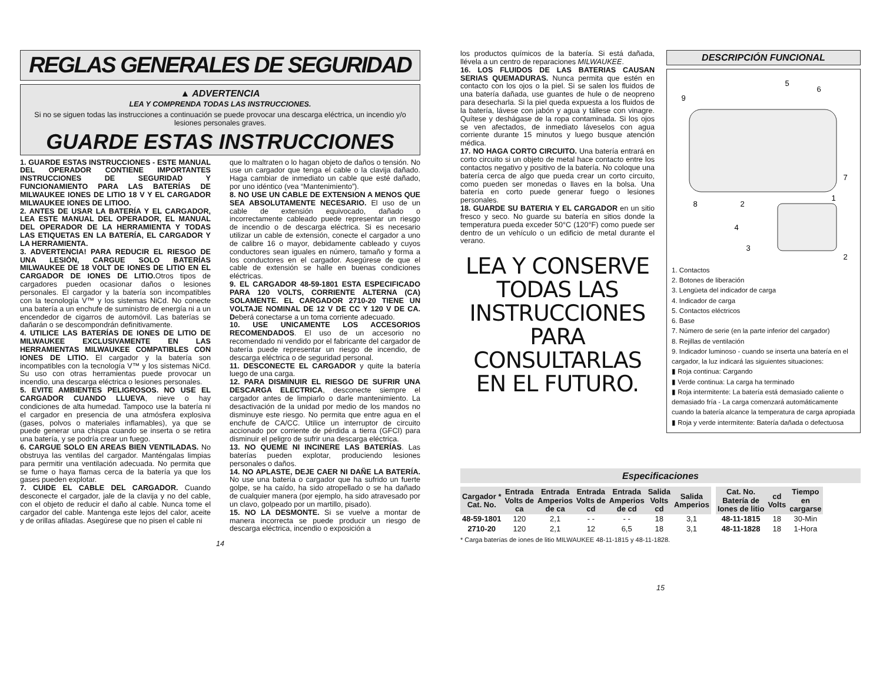REGLAS GENERALES DE SEGURIDAD
▲ ADVERTENCIA
LEA Y COMPRENDA TODAS LAS INSTRUCCIONES.
Si no se siguen todas las instrucciones a continuación se puede provocar una descarga eléctrica, un incendio y/o lesiones personales graves.
GUARDE ESTAS INSTRUCCIONES
1. GUARDE ESTAS INSTRUCCIONES - ESTE MANUAL DEL OPERADOR CONTIENE IMPORTANTES INSTRUCCIONES DE SEGURIDAD Y FUNCIONAMIENTO PARA LAS BATERÍAS DE MILWAUKEE IONES DE LITIO 18 V Y EL CARGADOR MILWAUKEE IONES DE LITIOO.
2. ANTES DE USAR LA BATERÍA Y EL CARGADOR, LEA ESTE MANUAL DEL OPERADOR, EL MANUAL DEL OPERADOR DE LA HERRAMIENTA Y TODAS LAS ETIQUETAS EN LA BATERÍA, EL CARGADOR Y LA HERRAMIENTA.
3. ADVERTENCIA! PARA REDUCIR EL RIESGO DE UNA LESIÓN, CARGUE SOLO BATERÍAS MILWAUKEE DE 18 VOLT DE IONES DE LITIO EN EL CARGADOR DE IONES DE LITIO. Otros tipos de cargadores pueden ocasionar daños o lesiones personales. El cargador y la batería son incompatibles con la tecnología V™ y los sistemas NiCd. No conecte una batería a un enchufe de suministro de energía ni a un encendedor de cigarros de automóvil. Las baterías se dañarán o se descompondrán definitivamente.
4. UTILICE LAS BATERÍAS DE IONES DE LITIO DE MILWAUKEE EXCLUSIVAMENTE EN LAS HERRAMIENTAS MILWAUKEE COMPATIBLES CON IONES DE LITIO. El cargador y la batería son incompatibles con la tecnología V™ y los sistemas NiCd. Su uso con otras herramientas puede provocar un incendio, una descarga eléctrica o lesiones personales.
5. EVITE AMBIENTES PELIGROSOS. NO USE EL CARGADOR CUANDO LLUEVA, nieve o hay condiciones de alta humedad. Tampoco use la batería ni el cargador en presencia de una atmósfera explosiva (gases, polvos o materiales inflamables), ya que se puede generar una chispa cuando se inserta o se retira una batería, y se podría crear un fuego.
6. CARGUE SOLO EN AREAS BIEN VENTILADAS. No obstruya las ventilas del cargador. Manténgalas limpias para permitir una ventilación adecuada. No permita que se fume o haya flamas cerca de la batería ya que los gases pueden explotar.
7. CUIDE EL CABLE DEL CARGADOR. Cuando desconecte el cargador, jale de la clavija y no del cable, con el objeto de reducir el daño al cable. Nunca tome el cargador del cable. Mantenga este lejos del calor, aceite y de orillas afiladas. Asegúrese que no pisen el cable ni
que lo maltraten o lo hagan objeto de daños o tensión. No use un cargador que tenga el cable o la clavija dañado. Haga cambiar de inmediato un cable que esté dañado, por uno idéntico (vea “Mantenimiento”).
8. NO USE UN CABLE DE EXTENSION A MENOS QUE SEA ABSOLUTAMENTE NECESARIO. El uso de un cable de extensión equivocado, dañado o incorrectamente cableado puede representar un riesgo de incendio o de descarga eléctrica. Si es necesario utilizar un cable de extensión, conecte el cargador a uno de calibre 16 o mayor, debidamente cableado y cuyos conductores sean iguales en número, tamaño y forma a los conductores en el cargador. Asegúrese de que el cable de extensión se halle en buenas condiciones eléctricas.
9. EL CARGADOR 48-59-1801 ESTA ESPECIFICADO PARA 120 VOLTS, CORRIENTE ALTERNA (CA) SOLAMENTE. EL CARGADOR 2710-20 TIENE UN VOLTAJE NOMINAL DE 12 V DE CC Y 120 V DE CA. Deberá conectarse a un toma corriente adecuado.
10. USE UNICAMENTE LOS ACCESORIOS RECOMENDADOS. El uso de un accesorio no recomendado ni vendido por el fabricante del cargador de batería puede representar un riesgo de incendio, de descarga eléctrica o de seguridad personal.
11. DESCONECTE EL CARGADOR y quite la batería luego de una carga.
12. PARA DISMINUIR EL RIESGO DE SUFRIR UNA DESCARGA ELECTRICA, desconecte siempre el cargador antes de limpiarlo o darle mantenimiento. La desactivación de la unidad por medio de los mandos no disminuye este riesgo. No permita que entre agua en el enchufe de CA/CC. Utilice un interruptor de circuito accionado por corriente de pérdida a tierra (GFCI) para disminuir el peligro de sufrir una descarga eléctrica.
13. NO QUEME NI INCINERE LAS BATERÍAS. Las baterías pueden explotar, produciendo lesiones personales o daños.
14. NO APLASTE, DEJE CAER NI DAÑE LA BATERÍA. No use una batería o cargador que ha sufrido un fuerte golpe, se ha caído, ha sido atropellado o se ha dañado de cualquier manera (por ejemplo, ha sido atravesado por un clavo, golpeado por un martillo, pisado).
15. NO LA DESMONTE. Si se vuelve a montar de manera incorrecta se puede producir un riesgo de descarga eléctrica, incendio o exposición a
14
los productos químicos de la batería. Si está dañada, llévela a un centro de reparaciones MILWAUKEE.
16. LOS FLUIDOS DE LAS BATERIAS CAUSAN SERIAS QUEMADURAS. Nunca permita que estén en contacto con los ojos o la piel. Si se salen los fluidos de una batería dañada, use guantes de hule o de neopreno para desecharla. Si la piel queda expuesta a los fluidos de la batería, lávese con jabón y agua y tállese con vinagre. Quítese y deshágase de la ropa contaminada. Si los ojos se ven afectados, de inmediato láveselos con agua corriente durante 15 minutos y luego busque atención médica.
17. NO HAGA CORTO CIRCUITO. Una batería entrará en corto circuito si un objeto de metal hace contacto entre los contactos negativo y positivo de la batería. No coloque una batería cerca de algo que pueda crear un corto circuito, como pueden ser monedas o llaves en la bolsa. Una batería en corto puede generar fuego o lesiones personales.
18. GUARDE SU BATERIA Y EL CARGADOR en un sitio fresco y seco. No guarde su batería en sitios donde la temperatura pueda exceder 50°C (120°F) como puede ser dentro de un vehículo o un edificio de metal durante el verano.
LEA Y CONSERVE
TODAS LAS
INSTRUCCIONES
PARA CONSULTARLAS
EN EL FUTURO.
DESCRIPCIÓN FUNCIONAL
9
5
6
7
8
1
2
4
3
2
1. Contactos
2. Botones de liberación
3. Lengüeta del indicador de carga
4. Indicador de carga
5. Contactos eléctricos
6. Base
7. Número de serie (en la parte inferior del cargador)
8. Rejillas de ventilación
9. Indicador luminoso - cuando se inserta una batería en el cargador, la luz indicará las siguientes situaciones:
▮ Roja continua: Cargando
▮ Verde continua: La carga ha terminado
▮ Roja intermitente: La batería está demasiado caliente o demasiado fría - La carga comenzará automáticamente cuando la batería alcance la temperatura de carga apropiada
▮ Roja y verde intermitente: Batería dañada o defectuosa
Especificaciones
| Cargador * Cat. No. | Entrada Volts de ca | Entrada Amperios de ca | Entrada Volts de cd | Entrada Amperios de cd | Salida Volts cd | Salida Amperios |
| --- | --- | --- | --- | --- | --- | --- |
| 48-59-1801 | 120 | 2,1 | - - | - - | 18 | 3,1 |
| 2710-20 | 120 | 2,1 | 12 | 6,5 | 18 | 3,1 |
| Cat. No. Batería de Iones de litio | cd Volts | Tiempo en cargarse |
| --- | --- | --- |
| 48-11-1815 | 18 | 30-Min |
| 48-11-1828 | 18 | 1-Hora |
* Carga baterías de iones de litio MILWAUKEE 48-11-1815 y 48-11-1828.
15